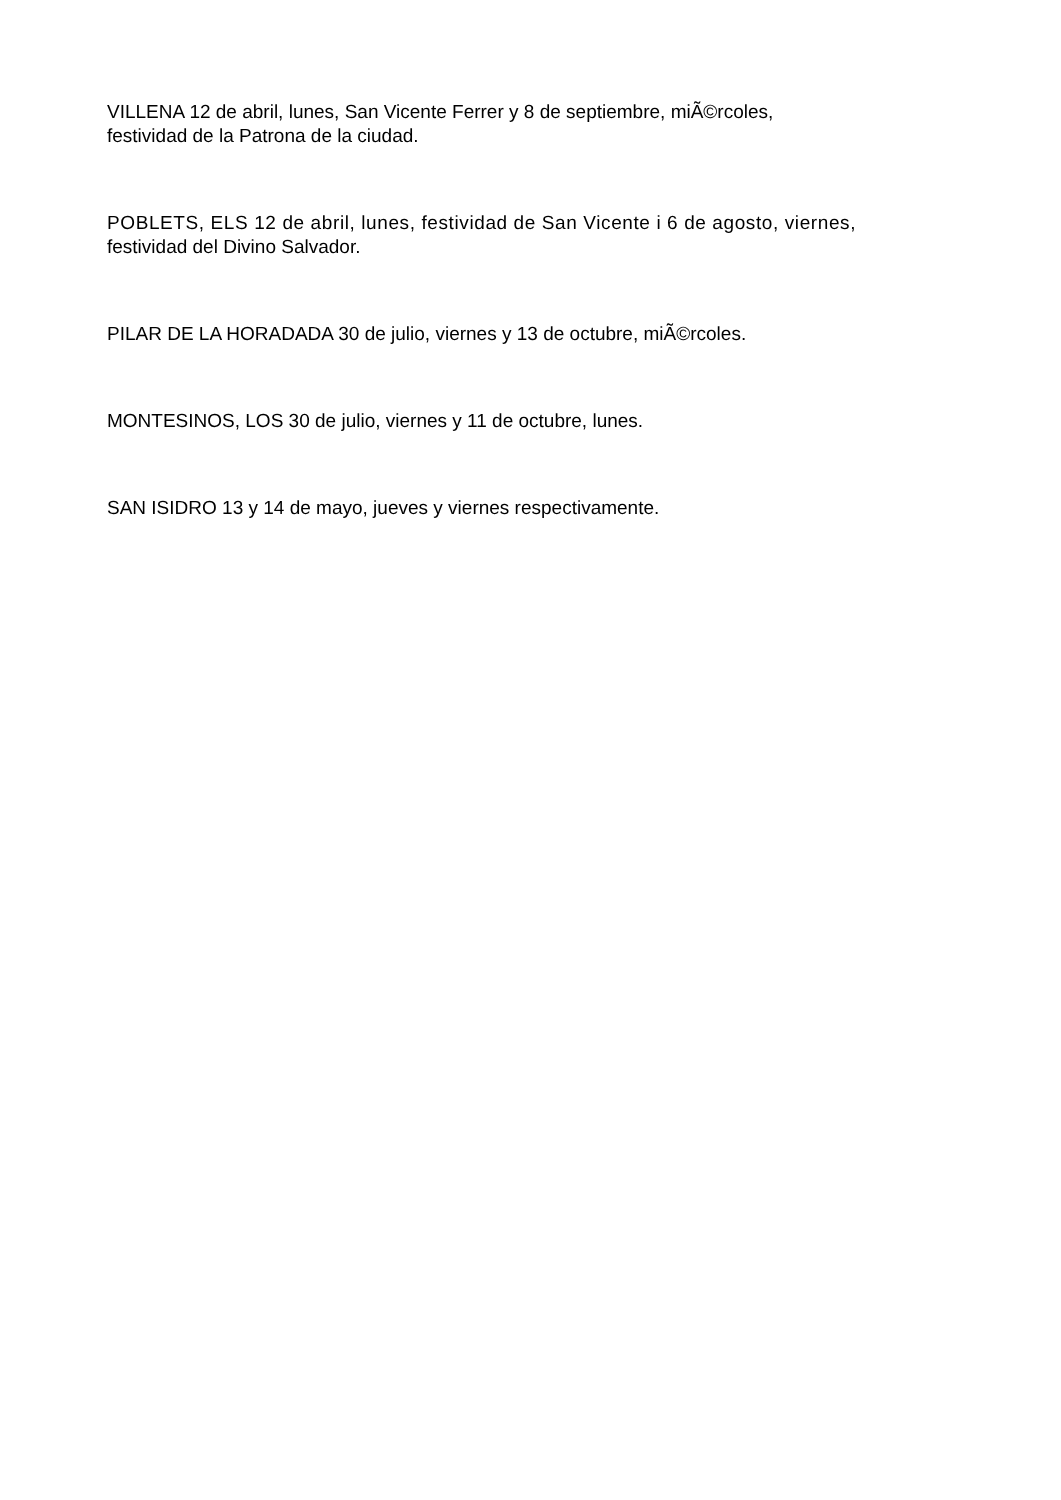VILLENA 12 de abril, lunes, San Vicente Ferrer y 8 de septiembre, miÃ©rcoles,
festividad de la Patrona de la ciudad.
POBLETS, ELS 12 de abril, lunes, festividad de San Vicente i 6 de agosto, viernes,
festividad del Divino Salvador.
PILAR DE LA HORADADA 30 de julio, viernes y 13 de octubre, miÃ©rcoles.
MONTESINOS, LOS 30 de julio, viernes y 11 de octubre, lunes.
SAN ISIDRO 13 y 14 de mayo, jueves y viernes respectivamente.